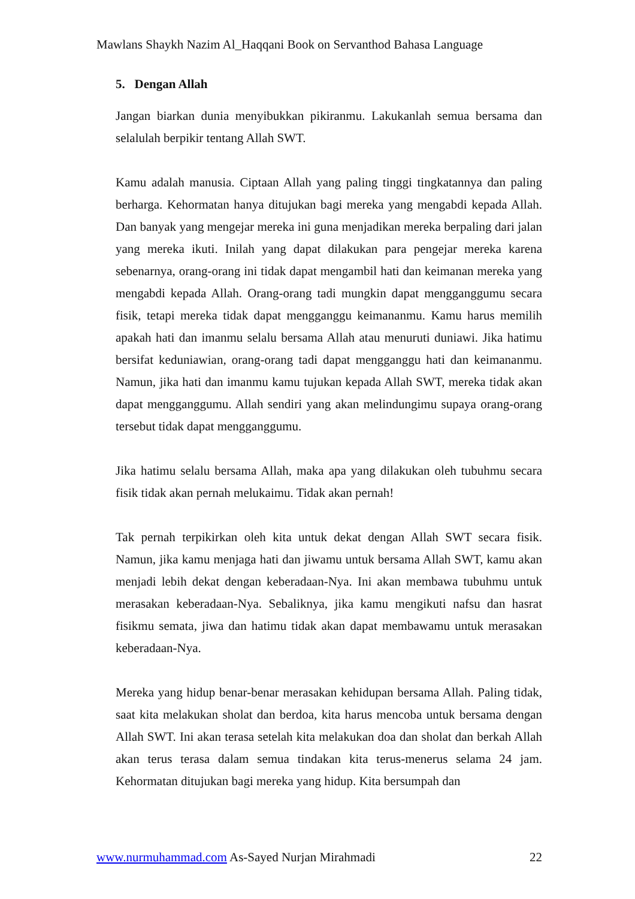Mawlans Shaykh Nazim Al_Haqqani Book on Servanthod Bahasa Language
5. Dengan Allah
Jangan biarkan dunia menyibukkan pikiranmu. Lakukanlah semua bersama dan selalulah berpikir tentang Allah SWT.
Kamu adalah manusia. Ciptaan Allah yang paling tinggi tingkatannya dan paling berharga. Kehormatan hanya ditujukan bagi mereka yang mengabdi kepada Allah. Dan banyak yang mengejar mereka ini guna menjadikan mereka berpaling dari jalan yang mereka ikuti. Inilah yang dapat dilakukan para pengejar mereka karena sebenarnya, orang-orang ini tidak dapat mengambil hati dan keimanan mereka yang mengabdi kepada Allah. Orang-orang tadi mungkin dapat mengganggumu secara fisik, tetapi mereka tidak dapat mengganggu keimananmu. Kamu harus memilih apakah hati dan imanmu selalu bersama Allah atau menuruti duniawi. Jika hatimu bersifat keduniawian, orang-orang tadi dapat mengganggu hati dan keimananmu. Namun, jika hati dan imanmu kamu tujukan kepada Allah SWT, mereka tidak akan dapat mengganggumu. Allah sendiri yang akan melindungimu supaya orang-orang tersebut tidak dapat mengganggumu.
Jika hatimu selalu bersama Allah, maka apa yang dilakukan oleh tubuhmu secara fisik tidak akan pernah melukaimu. Tidak akan pernah!
Tak pernah terpikirkan oleh kita untuk dekat dengan Allah SWT secara fisik. Namun, jika kamu menjaga hati dan jiwamu untuk bersama Allah SWT, kamu akan menjadi lebih dekat dengan keberadaan-Nya. Ini akan membawa tubuhmu untuk merasakan keberadaan-Nya. Sebaliknya, jika kamu mengikuti nafsu dan hasrat fisikmu semata, jiwa dan hatimu tidak akan dapat membawamu untuk merasakan keberadaan-Nya.
Mereka yang hidup benar-benar merasakan kehidupan bersama Allah. Paling tidak, saat kita melakukan sholat dan berdoa, kita harus mencoba untuk bersama dengan Allah SWT. Ini akan terasa setelah kita melakukan doa dan sholat dan berkah Allah akan terus terasa dalam semua tindakan kita terus-menerus selama 24 jam. Kehormatan ditujukan bagi mereka yang hidup. Kita bersumpah dan
www.nurmuhammad.com As-Sayed Nurjan Mirahmadi 22